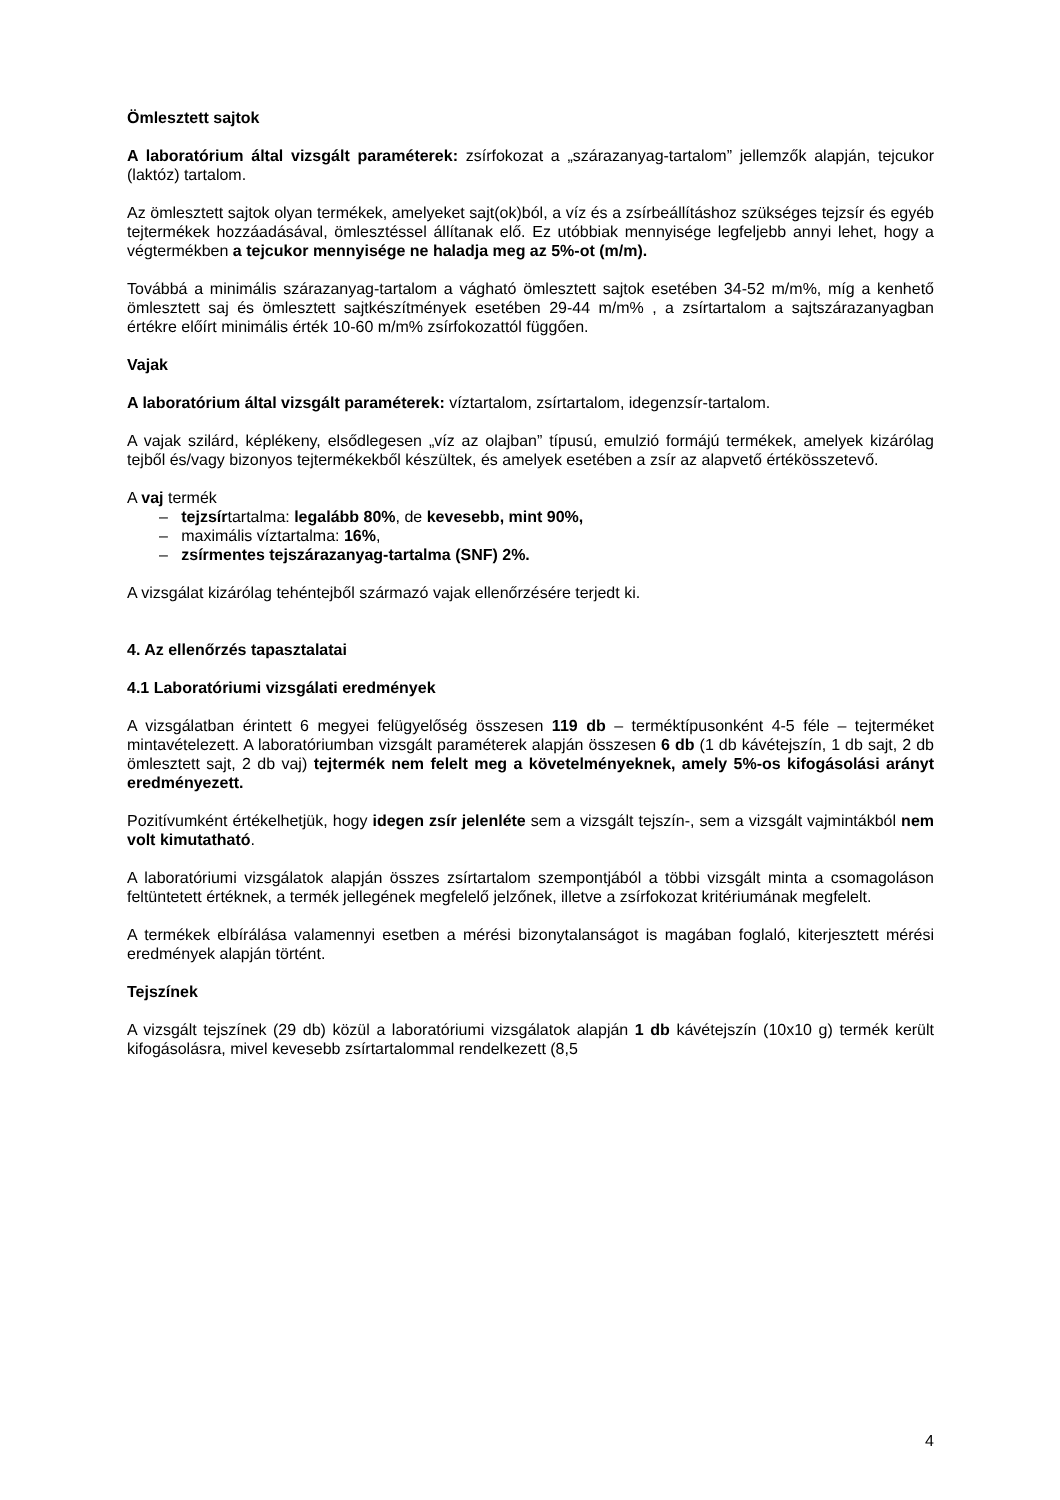Ömlesztett sajtok
A laboratórium által vizsgált paraméterek: zsírfokozat a „szárazanyag-tartalom” jellemzők alapján, tejcukor (laktóz) tartalom.
Az ömlesztett sajtok olyan termékek, amelyeket sajt(ok)ból, a víz és a zsírbeállításhoz szükséges tejzsír és egyéb tejtermékek hozzáadásával, ömlesztéssel állítanak elő. Ez utóbbiak mennyisége legfeljebb annyi lehet, hogy a végtermékben a tejcukor mennyisége ne haladja meg az 5%-ot (m/m).
Továbbá a minimális szárazanyag-tartalom a vágható ömlesztett sajtok esetében 34-52 m/m%, míg a kenhető ömlesztett saj és ömlesztett sajtkészítmények esetében 29-44 m/m% , a zsírtartalom a sajtszárazanyagban értékre előírt minimális érték 10-60 m/m% zsírfokozattól függően.
Vajak
A laboratórium által vizsgált paraméterek: víztartalom, zsírtartalom, idegenzsír-tartalom.
A vajak szilárd, képlékeny, elsődlegesen „víz az olajban” típusú, emulzió formájú termékek, amelyek kizárólag tejből és/vagy bizonyos tejtermékekből készültek, és amelyek esetében a zsír az alapvető értékösszetevő.
A vaj termék
– tejzsírtartalma: legalább 80%, de kevesebb, mint 90%,
– maximális víztartalma: 16%,
– zsírmentes tejszárazanyag-tartalma (SNF) 2%.
A vizsgálat kizárólag tehéntejből származó vajak ellenőrzésére terjedt ki.
4. Az ellenőrzés tapasztalatai
4.1 Laboratóriumi vizsgálati eredmények
A vizsgálatban érintett 6 megyei felügyelőség összesen 119 db – terméktípusonként 4-5 féle – tejterméket mintavételezett. A laboratóriumban vizsgált paraméterek alapján összesen 6 db (1 db kávétejszín, 1 db sajt, 2 db ömlesztett sajt, 2 db vaj) tejtermék nem felelt meg a követelményeknek, amely 5%-os kifogásolási arányt eredményezett.
Pozitívumként értékelhetjük, hogy idegen zsír jelenléte sem a vizsgált tejszín-, sem a vizsgált vajmintákból nem volt kimutatható.
A laboratóriumi vizsgálatok alapján összes zsírtartalom szempontjából a többi vizsgált minta a csomagoláson feltüntetett értéknek, a termék jellegének megfelelő jelzőnek, illetve a zsírfokozat kritériumának megfelelt.
A termékek elbírálása valamennyi esetben a mérési bizonytalanságot is magában foglaló, kiterjesztett mérési eredmények alapján történt.
Tejszínek
A vizsgált tejszínek (29 db) közül a laboratóriumi vizsgálatok alapján 1 db kávétejszín (10x10 g) termék került kifogásolásra, mivel kevesebb zsírtartalommal rendelkezett (8,5
4